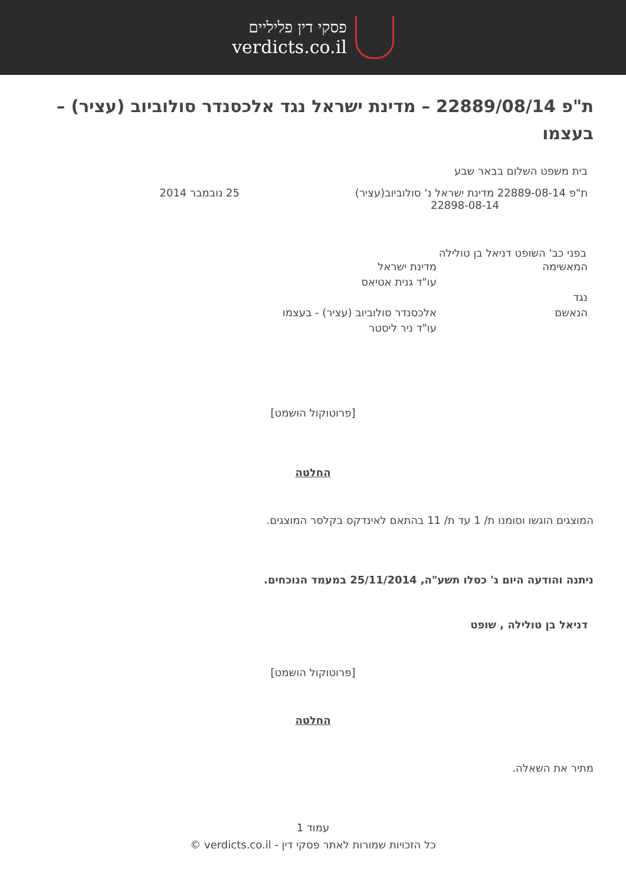פסקי דין פליליים
verdicts.co.il
ת"פ 22889/08/14 – מדינת ישראל נגד אלכסנדר סולוביוב (עציר) – בעצמו
בית משפט השלום בבאר שבע
ת"פ 22889-08-14 מדינת ישראל נ' סולוביוב(עציר)
22898-08-14
25 נובמבר 2014
בפני כב' השופט דניאל בן טולילה
המאשימה מדינת ישראל
עו"ד גנית אטיאס
נגד
הנאשם אלכסנדר סולוביוב (עציר) - בעצמו
עו"ד ניר ליסטר
[פרוטוקול הושמט]
החלטה
המוצגים הוגשו וסומנו ת/ 1 עד ת/ 11 בהתאם לאינדקס בקלסר המוצגים.
ניתנה והודעה היום ג' כסלו תשע"ה, 25/11/2014 במעמד הנוכחים.
דניאל בן טולילה , שופט
[פרוטוקול הושמט]
החלטה
מתיר את השאלה.
עמוד 1
כל הזכויות שמורות לאתר פסקי דין - verdicts.co.il ©